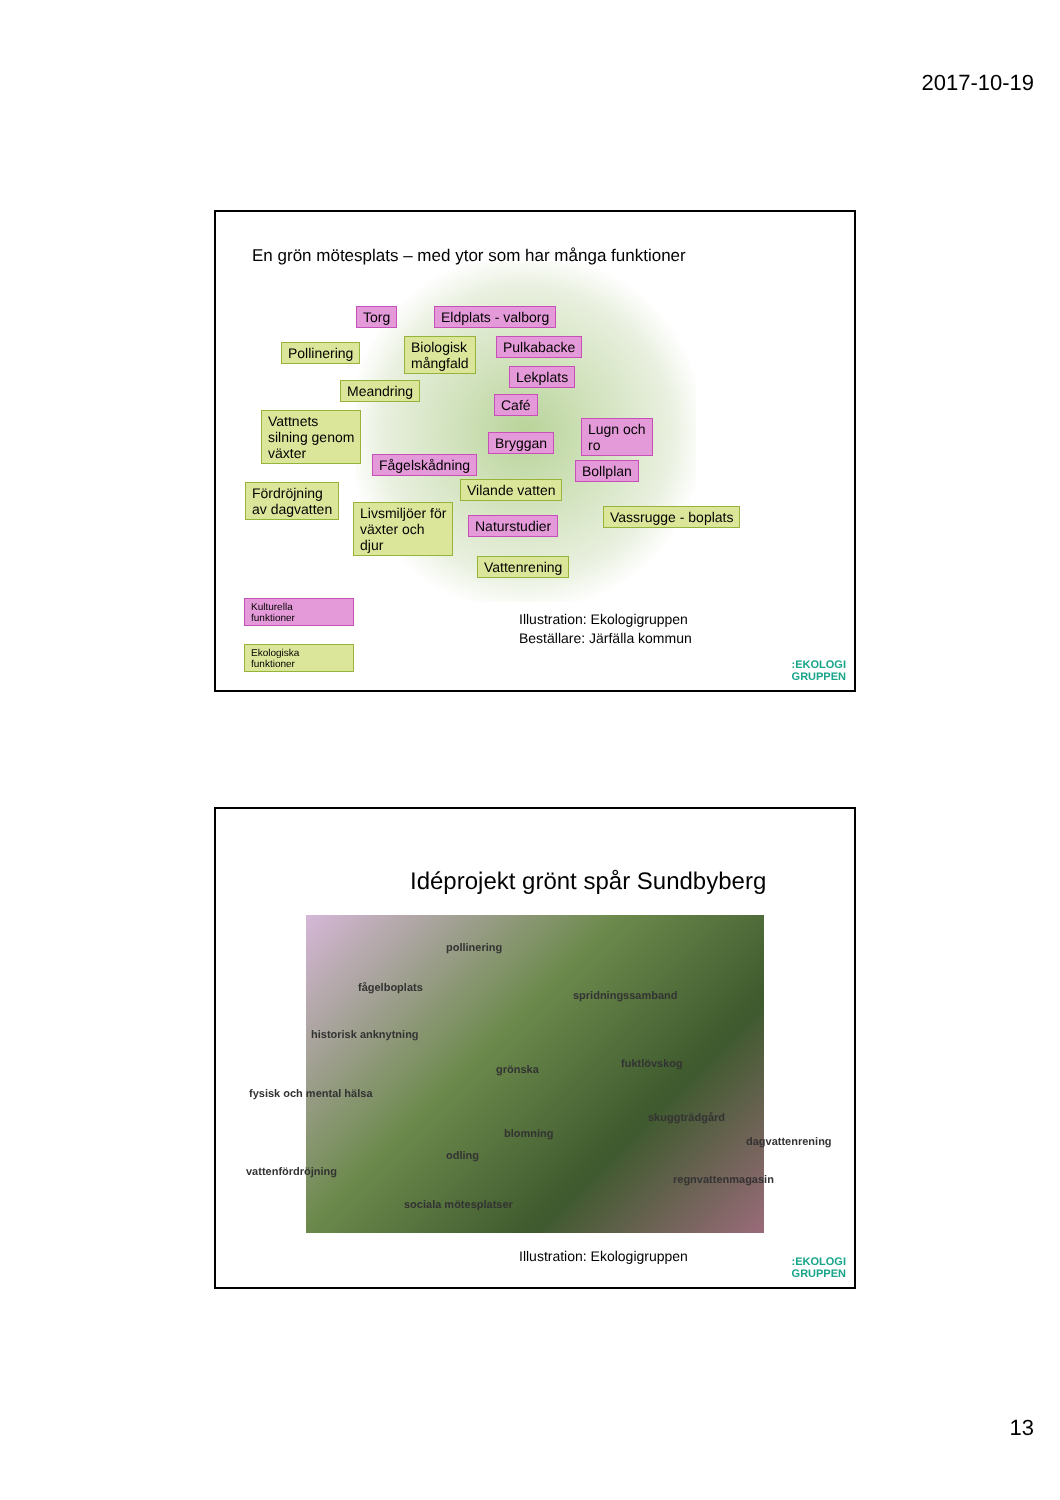2017-10-19
En grön mötesplats – med ytor som har många funktioner
Torg Eldplats - valborg
Pollinering
Biologisk
mångfald
Pulkabacke
Lekplats
Meandring
Café
Vattnets
silning genom
växter
Bryggan
Lugn och
ro
Fågelskådning Bollplan
Vilande vatten
Fördröjning
av dagvatten
Livsmiljöer för
växter och
djur
Naturstudier
Vassrugge - boplats
Vattenrening
Kulturella
funktioner
Ekologiska
funktioner
Illustration: Ekologigruppen
Beställare: Järfälla kommun
:EKOLOGI
GRUPPEN
Idéprojekt grönt spår Sundbyberg
pollinering
fågelboplats
spridningssamband
historisk anknytning
grönska fuktlövskog
fysisk och mental hälsa
skuggträdgård
blomning
dagvattenrening
odling
vattenfördröjning
regnvattenmagasin
sociala mötesplatser
Illustration: Ekologigruppen
:EKOLOGI
GRUPPEN
13